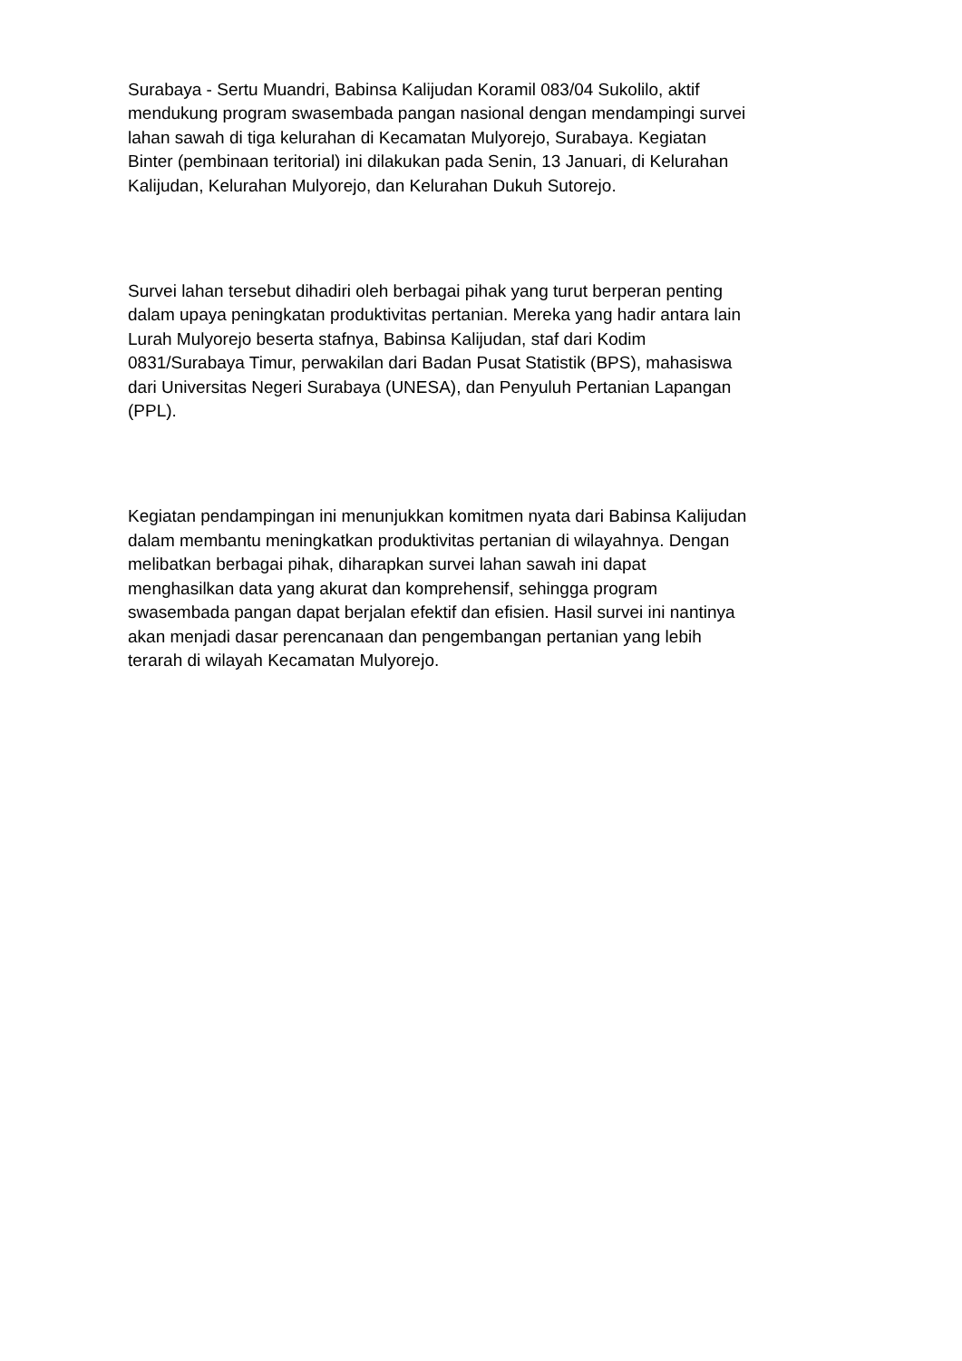Surabaya - Sertu Muandri, Babinsa Kalijudan Koramil 083/04 Sukolilo, aktif
mendukung program swasembada pangan nasional dengan mendampingi survei
lahan sawah di tiga kelurahan di Kecamatan Mulyorejo, Surabaya. Kegiatan
Binter (pembinaan teritorial) ini dilakukan pada Senin, 13 Januari, di Kelurahan
Kalijudan, Kelurahan Mulyorejo, dan Kelurahan Dukuh Sutorejo.
Survei lahan tersebut dihadiri oleh berbagai pihak yang turut berperan penting
dalam upaya peningkatan produktivitas pertanian. Mereka yang hadir antara lain
Lurah Mulyorejo beserta stafnya, Babinsa Kalijudan, staf dari Kodim
0831/Surabaya Timur, perwakilan dari Badan Pusat Statistik (BPS), mahasiswa
dari Universitas Negeri Surabaya (UNESA), dan Penyuluh Pertanian Lapangan
(PPL).
Kegiatan pendampingan ini menunjukkan komitmen nyata dari Babinsa Kalijudan
dalam membantu meningkatkan produktivitas pertanian di wilayahnya. Dengan
melibatkan berbagai pihak, diharapkan survei lahan sawah ini dapat
menghasilkan data yang akurat dan komprehensif, sehingga program
swasembada pangan dapat berjalan efektif dan efisien. Hasil survei ini nantinya
akan menjadi dasar perencanaan dan pengembangan pertanian yang lebih
terarah di wilayah Kecamatan Mulyorejo.